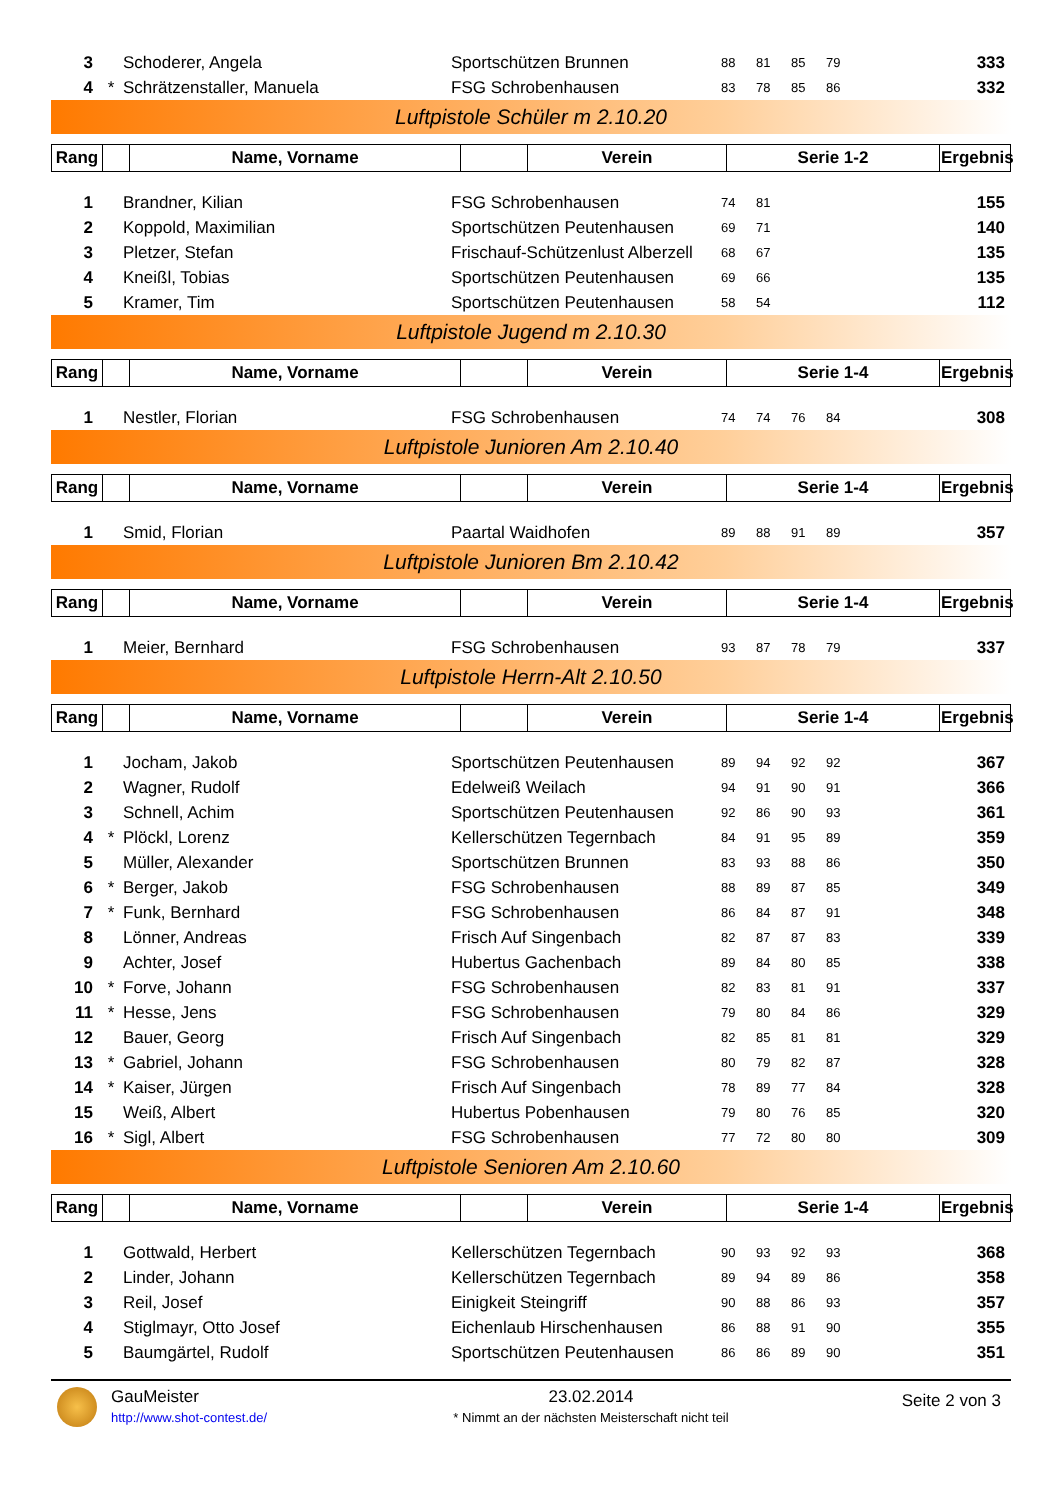| 3 | | Schoderer, Angela | Sportschützen Brunnen | 88 | 81 | 85 | 79 | 333 |
| 4 | * | Schrätzenstaller, Manuela | FSG Schrobenhausen | 83 | 78 | 85 | 86 | 332 |
Luftpistole Schüler m 2.10.20
| Rang | | Name, Vorname | | Verein | Serie 1-2 | Ergebnis |
| --- | --- | --- | --- | --- | --- | --- |
| 1 | | Brandner, Kilian | FSG Schrobenhausen | 74 | 81 | | | 155 |
| 2 | | Koppold, Maximilian | Sportschützen Peutenhausen | 69 | 71 | | | 140 |
| 3 | | Pletzer, Stefan | Frischauf-Schützenlust Alberzell | 68 | 67 | | | 135 |
| 4 | | Kneißl, Tobias | Sportschützen Peutenhausen | 69 | 66 | | | 135 |
| 5 | | Kramer, Tim | Sportschützen Peutenhausen | 58 | 54 | | | 112 |
Luftpistole Jugend m 2.10.30
| Rang | | Name, Vorname | | Verein | Serie 1-4 | Ergebnis |
| --- | --- | --- | --- | --- | --- | --- |
| 1 | | Nestler, Florian | FSG Schrobenhausen | 74 | 74 | 76 | 84 | 308 |
Luftpistole Junioren Am 2.10.40
| Rang | | Name, Vorname | | Verein | Serie 1-4 | Ergebnis |
| --- | --- | --- | --- | --- | --- | --- |
| 1 | | Smid, Florian | Paartal Waidhofen | 89 | 88 | 91 | 89 | 357 |
Luftpistole Junioren Bm 2.10.42
| Rang | | Name, Vorname | | Verein | Serie 1-4 | Ergebnis |
| --- | --- | --- | --- | --- | --- | --- |
| 1 | | Meier, Bernhard | FSG Schrobenhausen | 93 | 87 | 78 | 79 | 337 |
Luftpistole Herrn-Alt 2.10.50
| Rang | | Name, Vorname | | Verein | Serie 1-4 | Ergebnis |
| --- | --- | --- | --- | --- | --- | --- |
| 1 | | Jocham, Jakob | Sportschützen Peutenhausen | 89 | 94 | 92 | 92 | 367 |
| 2 | | Wagner, Rudolf | Edelweiß Weilach | 94 | 91 | 90 | 91 | 366 |
| 3 | | Schnell, Achim | Sportschützen Peutenhausen | 92 | 86 | 90 | 93 | 361 |
| 4 | * | Plöckl, Lorenz | Kellerschützen Tegernbach | 84 | 91 | 95 | 89 | 359 |
| 5 | | Müller, Alexander | Sportschützen Brunnen | 83 | 93 | 88 | 86 | 350 |
| 6 | * | Berger, Jakob | FSG Schrobenhausen | 88 | 89 | 87 | 85 | 349 |
| 7 | * | Funk, Bernhard | FSG Schrobenhausen | 86 | 84 | 87 | 91 | 348 |
| 8 | | Lönner, Andreas | Frisch Auf Singenbach | 82 | 87 | 87 | 83 | 339 |
| 9 | | Achter, Josef | Hubertus Gachenbach | 89 | 84 | 80 | 85 | 338 |
| 10 | * | Forve, Johann | FSG Schrobenhausen | 82 | 83 | 81 | 91 | 337 |
| 11 | * | Hesse, Jens | FSG Schrobenhausen | 79 | 80 | 84 | 86 | 329 |
| 12 | | Bauer, Georg | Frisch Auf Singenbach | 82 | 85 | 81 | 81 | 329 |
| 13 | * | Gabriel, Johann | FSG Schrobenhausen | 80 | 79 | 82 | 87 | 328 |
| 14 | * | Kaiser, Jürgen | Frisch Auf Singenbach | 78 | 89 | 77 | 84 | 328 |
| 15 | | Weiß, Albert | Hubertus Pobenhausen | 79 | 80 | 76 | 85 | 320 |
| 16 | * | Sigl, Albert | FSG Schrobenhausen | 77 | 72 | 80 | 80 | 309 |
Luftpistole Senioren Am 2.10.60
| Rang | | Name, Vorname | | Verein | Serie 1-4 | Ergebnis |
| --- | --- | --- | --- | --- | --- | --- |
| 1 | | Gottwald, Herbert | Kellerschützen Tegernbach | 90 | 93 | 92 | 93 | 368 |
| 2 | | Linder, Johann | Kellerschützen Tegernbach | 89 | 94 | 89 | 86 | 358 |
| 3 | | Reil, Josef | Einigkeit Steingriff | 90 | 88 | 86 | 93 | 357 |
| 4 | | Stiglmayr, Otto Josef | Eichenlaub Hirschenhausen | 86 | 88 | 91 | 90 | 355 |
| 5 | | Baumgärtel, Rudolf | Sportschützen Peutenhausen | 86 | 86 | 89 | 90 | 351 |
GauMeister
http://www.shot-contest.de/
23.02.2014
* Nimmt an der nächsten Meisterschaft nicht teil
Seite 2 von 3